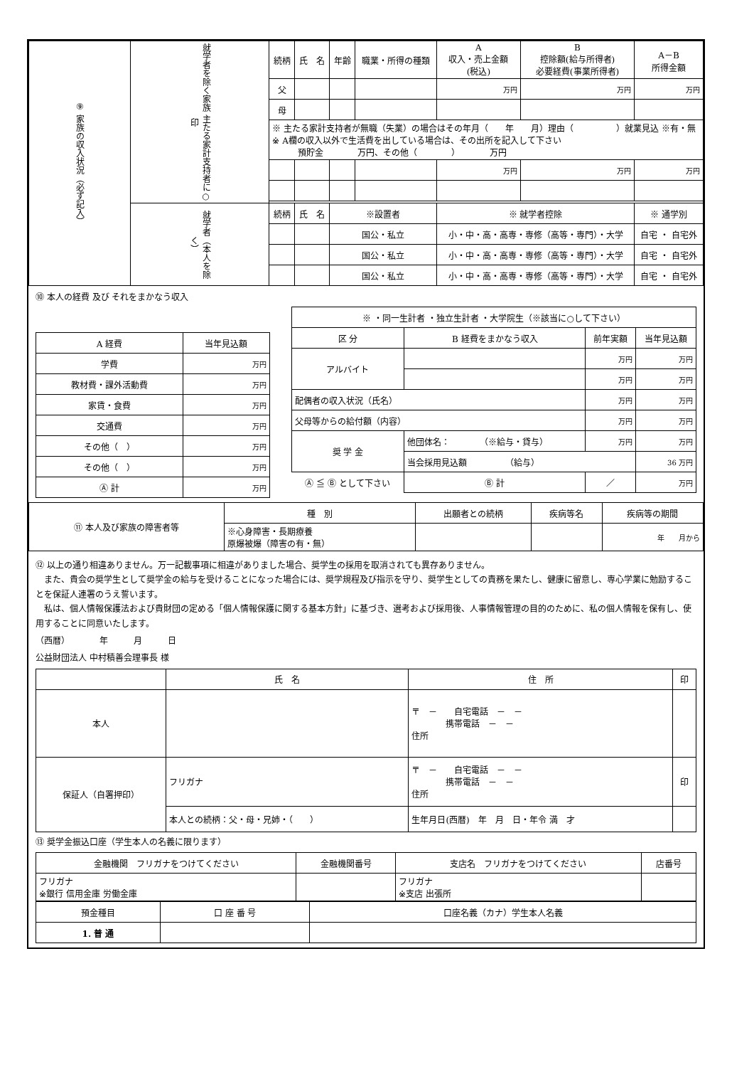| ⑨ 家族の収入状況（必ず記入） | 就学者を除く家族 主たる家計支持者に○印 | 続柄 | 氏 名 | 年齢 | 職業・所得の種類 | A 収入・売上金額 (税込) | B 控除額(給与所得者) 必要経費(事業所得者) | A－B 所得金額 |
| --- | --- | --- | --- | --- | --- | --- | --- | --- |
| | | 父 | | | | 万円 | 万円 | 万円 |
| | | 母 | | | | | | |
| | | ※ 主たる家計支持者が無職（失業）の場合はその年月（ 年 月）理由（ ）就業見込 ※有・無 ※ A欄の収入以外で生活費を出している場合は、その出所を記入して下さい 預貯金 万円、その他（ ） 万円 | | | | | | |
| | | | | | | 万円 | 万円 | 万円 |
| | 就学者（本人を除く） | 続柄 | 氏 名 | ※設置者 | | ※ 就学者控除 | | ※ 通学別 |
| | | | | 国公・私立 | | 小・中・高・高専・専修（高等・専門）・大学 | | 自宅 ・ 自宅外 |
| | | | | 国公・私立 | | 小・中・高・高専・専修（高等・専門）・大学 | | 自宅 ・ 自宅外 |
| | | | | 国公・私立 | | 小・中・高・高専・専修（高等・専門）・大学 | | 自宅 ・ 自宅外 |
⑩ 本人の経費 及び それをまかなう収入
| A 経費 | 当年見込額 |
| --- | --- |
| 学費 | 万円 |
| 教材費・課外活動費 | 万円 |
| 家賃・食費 | 万円 |
| 交通費 | 万円 |
| その他（ ） | 万円 |
| その他（ ） | 万円 |
| Ⓐ 計 | 万円 |
| ※ ・同一生計者 ・独立生計者 ・大学院生（※該当に○して下さい） | | | | |
| 区 分 | B 経費をまかなう収入 | | 前年実額 | 当年見込額 |
| アルバイト | | | 万円 | 万円 |
| | | | 万円 | 万円 |
| 配偶者の収入状況（氏名） | | | 万円 | 万円 |
| 父母等からの給付額（内容） | | | 万円 | 万円 |
| 奨 学 金 | 他団体名： （※給与・貸与） | | 万円 | 万円 |
| | 当会採用見込額 （給与） | | | 36 万円 |
| Ⓐ ≦ Ⓑ として下さい | | Ⓑ 計 | ／ | 万円 |
| ⑪ 本人及び家族の障害者等 | 種 別 | 出願者との続柄 | 疾病等名 | 疾病等の期間 |
| --- | --- | --- | --- | --- |
| | ※心身障害・長期療養 原爆被爆（障害の有・無） | | | 年 月から |
⑫ 以上の通り相違ありません。万一記載事項に相違がありました場合、奨学生の採用を取消されても異存ありません。
　また、貴会の奨学生として奨学金の給与を受けることになった場合には、奨学規程及び指示を守り、奨学生としての責務を果たし、健康に留意し、専心学業に勉励することを保証人連署のうえ誓います。
　私は、個人情報保護法および貴財団の定める「個人情報保護に関する基本方針」に基づき、選考および採用後、人事情報管理の目的のために、私の個人情報を保有し、使用することに同意いたします。
（西暦）　　　　年　　　月　　　日
公益財団法人 中村積善会理事長 様
| | 氏 名 | 住 所 | 印 |
| --- | --- | --- | --- |
| 本人 | | 〒 － 自宅電話 － － 携帯電話 － － 住所 | |
| 保証人（自署押印） | フリガナ | 〒 － 自宅電話 － － 携帯電話 － － 住所 | 印 |
| | 本人との続柄：父・母・兄姉・（ ） | 生年月日(西暦) 年 月 日・年令 満 才 | |
⑬ 奨学金振込口座（学生本人の名義に限ります）
| 金融機関 フリガナをつけてください | 金融機関番号 | 支店名 フリガナをつけてください | 店番号 |
| --- | --- | --- | --- |
| フリガナ ※銀行 信用金庫 労働金庫 | | フリガナ ※支店 出張所 | |
| 預金種目 | 口 座 番 号 | 口座名義（カナ）学生本人名義 |
| --- | --- | --- |
| 1. 普 通 | | |